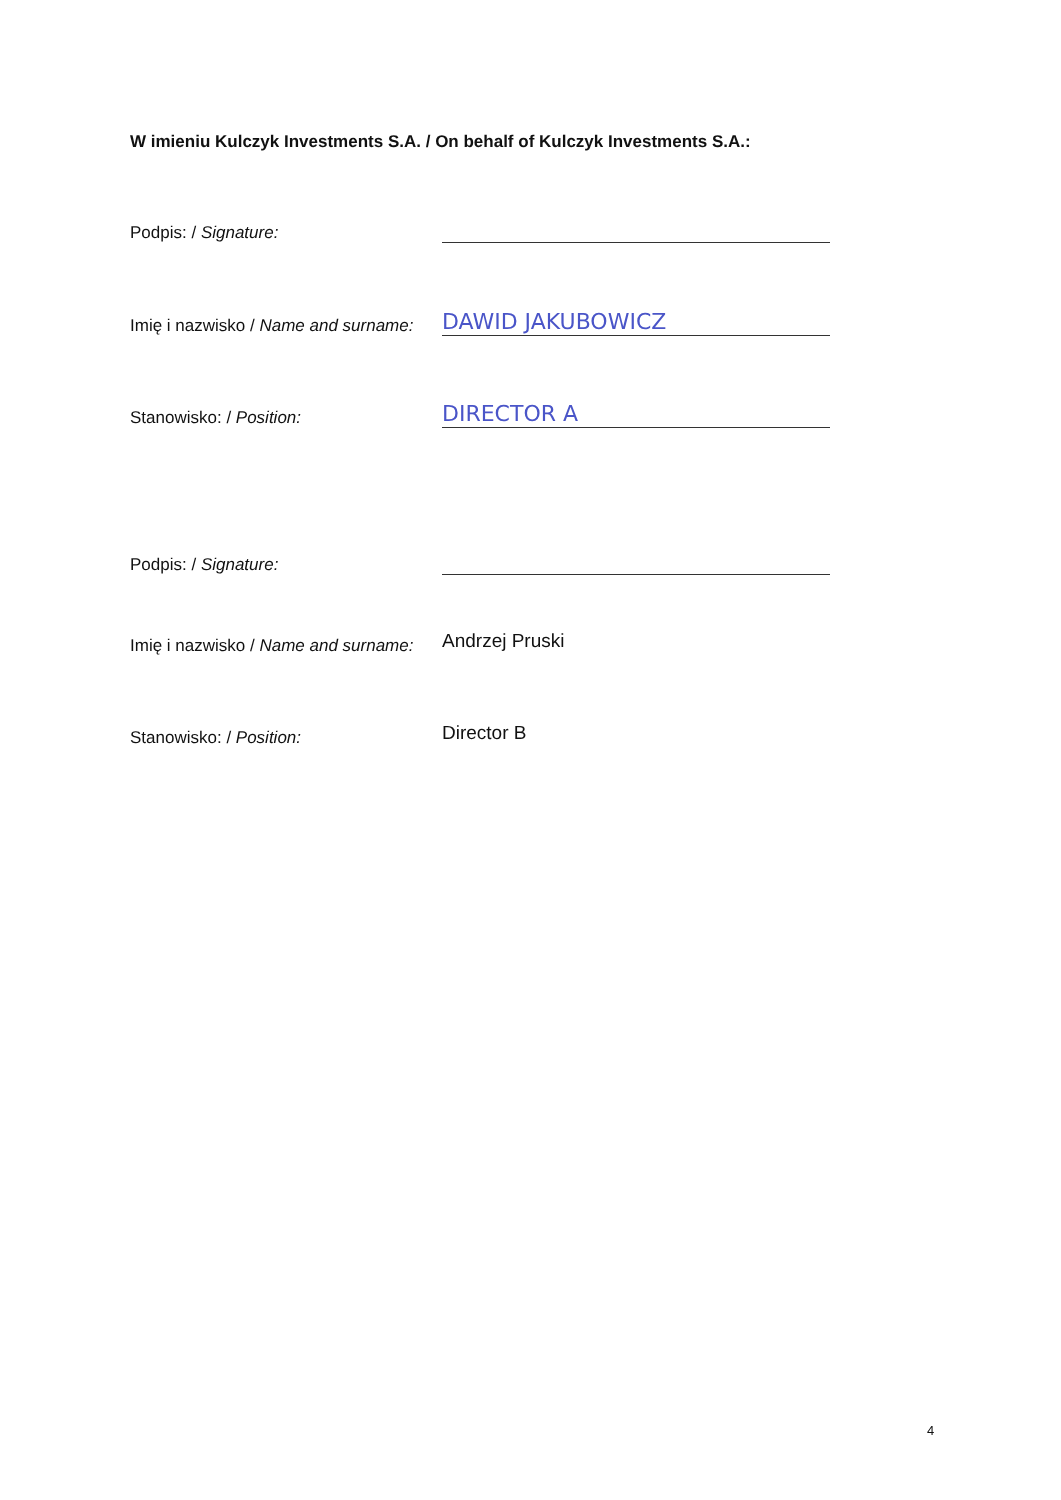W imieniu Kulczyk Investments S.A. / On behalf of Kulczyk Investments S.A.:
Podpis: / Signature:
Imię i nazwisko / Name and surname: DAWID JAKUBOWICZ
Stanowisko: / Position: DIRECTOR A
Podpis: / Signature:
Imię i nazwisko / Name and surname: Andrzej Pruski
Stanowisko: / Position: Director B
4